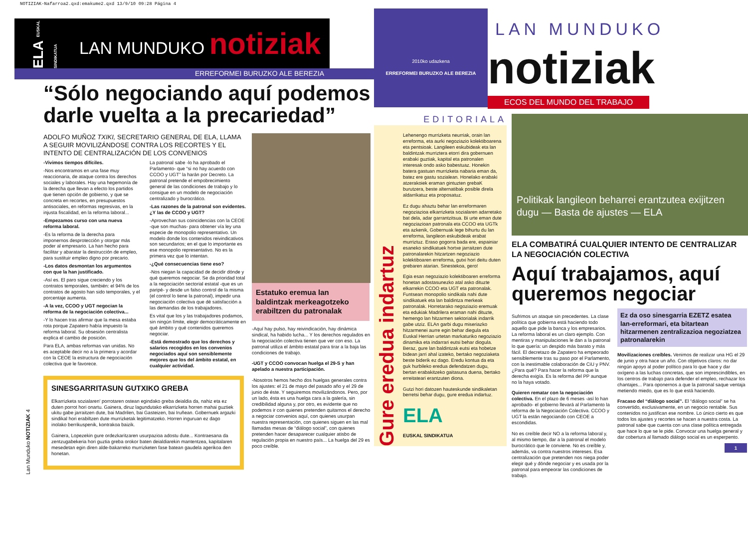NOTIZIAK-Nafarroa2.qxd:emakume2.qxd 13/9/10 09:28 Página 4
ELA EUSKAL SINDIKATUA LAN MUNDUKO notiziak
ERREFORMEI BURUZKO ALE BEREZIA
“Sólo negociando aquí podemos darle vuelta a la precariedad”
ADOLFO MUÑOZ TXIKI, SECRETARIO GENERAL DE ELA, LLAMA A SEGUIR MOVILIZÁNDOSE CONTRA LOS RECORTES Y EL INTENTO DE CENTRALIZACIÓN DE LOS CONVENIOS
-Vivimos tiempos difíciles.
-Nos encontramos en una fase muy reaccionaria, de ataque contra los derechos sociales y laborales. Hay una hegemonía de la derecha que llevan a efecto los partidos que tienen opción de gobierno, y que se concreta en recortes, en presupuestos antisociales, en reformas regresivas, en la injusta fiscalidad, en la reforma laboral...
-Empezamos curso con una nueva reforma laboral.
-Es la reforma de la derecha para imponernos desprotección y otorgar más poder al empresario. La han hecho para facilitar y abaratar la destrucción de empleo, para sustituir empleo digno por precario.
-Los datos desmontan los argumentos con que la han justificado.
-Así es. El paro sigue creciendo y los contratos temporales, también: el 94% de los contratos de agosto han sido temporales, y el porcentaje aumenta.
-A la vez, CCOO y UGT negocian la reforma de la negociación colectiva...
-Y lo hacen tras afirmar que la mesa estaba rota porque Zapatero había impuesto la reforma laboral. Su obsesión centralista explica el cambio de posición.
Para ELA, ambas reformas van unidas. No es aceptable decir no a la primera y acordar con la CEOE la estructura de negociación colectiva que le favorece.
La patronal sabe -lo ha aprobado el Parlamento- que “si no hay acuerdo con CCOO y UGT” la harán por Decreto. La patronal pretende el empobrecimiento general de las condiciones de trabajo y lo consigue en un modelo de negociación centralizado y burocrático.
-Las razones de la patronal son evidentes. ¿Y las de CCOO y UGT?
-Aprovechan sus coincidencias con la CEOE -que son muchas- para obtener vía ley una especie de monopolio representativo. Un modelo donde los contenidos reivindicativos son secundarios; en el que lo importante es ese monopolio representativo. No es la primera vez que lo intentan.
-¿Qué consecuencias tiene eso?
-Nos niegan la capacidad de decidir dónde y qué queremos negociar. Se da prioridad total a la negociación sectorial estatal -que es un paripé- y desde un falso control de la misma (el control lo tiene la patronal), impedir una negociación colectiva que dé satisfacción a las demandas de los trabajadores.
Es vital que los y las trabajadores podamos, sin ningún límite, elegir democráticamente en qué ámbito y qué contenidos queremos negociar.
-Está demostrado que los derechos y salarios recogidos en los convenios negociados aquí son sensiblemente mejores que los del ámbito estatal, en cualquier actividad.
SINESGARRITASUN GUTXIKO GREBA
Elkarrizketa sozialaren' porrotaren ostean egindako greba deialdia da, nahiz eta ez duten porrot hori onartu. Gainera, diruz lagundutako elkarrizketa horren mahai guztiek ukitu gabe jarraitzen dute, bai Madrilen, bai Gasteizen, bai Iruñean. Gobernuek argazki sindikal hori erabiltzen dute murrizketak legitimatzeko. Horren inguruan ez dago inolako berrikuspenik, kontrakoa baizik.
Gainera, Lopezekin gure ordezkaritzaren usurpazioa adostu dute... Kontraesana da zentzugabekeria hori guztia greba orokor baten deialdiarekin mantentzea, kapitalaren mesedetan egin diren alde-bakarreko murrizketen fase batean gaudela agerikoa den honetan.
Estatuko eremua lan baldintzak merkeagotzeko erabiltzen du patronalak
-Aquí hay pulso, hay reivindicación, hay dinámica sindical, ha habido lucha... Y los derechos regulados en la negociación colectiva tienen que ver con eso. La patronal utiliza el ámbito estatal para tirar a la baja las condiciones de trabajo.
-UGT y CCOO convocan huelga el 29-S y han apelado a nuestra participación.
-Nosotros hemos hecho dos huelgas generales contra los ajustes: el 21 de mayo del pasado año y el 29 de junio de éste. Y seguiremos movilizándonos. Pero, por un lado, ésta es una huelga cara a la galería, sin credibilidad alguna y, por otro, es evidente que no podemos ir con quienes pretenden quitarnos el derecho a negociar convenios aquí, con quienes usurpan nuestra representación, con quienes siguen en las mal llamadas mesas de “diálogo social”, con quienes pretenden hacer desaparecer cualquier atisbo de regulación propia en nuestro país... La huelga del 29 es poco creíble.
Lan Munduko NOTIZIAK 4
2010ko udazkena
ERREFORMEI BURUZKO ALE BEREZIA
LAN MUNDUKO
notiziak
ECOS DEL MUNDO DEL TRABAJO
EDITORIALA
Gure eredua indartuz
Lehenengo murrizketa neurriak, orain lan erreforma, eta aurki negoziazio kolektiboarena eta pentsioak. Langileen eskubideak eta lan baldintzak murriztera etorri dira gobernuen erabaki guztiak, kapital eta patronalen interesak ondo asko babestuaz. Honekin batera gastuan murrizketa nabaria eman da, batez ere gastu sozialean. Honelako erabaki atzerakoiek eraman gintuzten grebaK burutzera, beste alternatibak posible direla aldarrikatuz eta proposatuz.
Ez dugu ahaztu behar lan erreformaren negoziazioa elkarrizketa sozialaren adarretako bat dela, adar garrantzitsua. Bi urte eman dute negoziazioan patronala eta CCOO eta UGTk eta azkenik, Gobernuak lege bihurtu du lan erreforma, langileon eskubideak erabat murriztuz. Eraso gogorra bada ere, espainiar esaneko sindikatuek hortxe jarraitzen dute patronalarekin hitzartzen negoziazio kolektiboaren erreforma, gutxi hori deitu duten grebaren atarian. Sinestekoa, gero!
Egia esan negoziazio kolektiboaren erreforma honetan adostasunezko atal asko dituzte elkarrekin CCOO eta UGT eta patronalak. Funtsean monopolio sindikala nahi dute sindikatuek eta lan baldintza merkeak patronalak. Horretarako negoziazio eremuak eta edukiak Madrilera eraman nahi dituzte, hemengo lan hitzarmen sektorialak indarrik gabe utziz. ELAn garbi dugu miseriazko hitzarmenei aurre egin behar diegula eta Euskal Herrian urtetan markaturiko negoziazio dinamika eta indarrari eutsi behar diogula. Beraz, gure lan baldintzak eutsi eta hobetze bidean jarri ahal izateko, bertako negoziaketa beste biderik ez dago. Eredu kontua da eta guk hurbileko eredua defendatzen dugu, bertan erabakitzeko gaitasuna duena, bertako erreitateari erantzuten diona.
Gutzi hori datozen hauteskunde sindikaletan berretsi behar dugu, gure eredua indartuz.
ELA
EUSKAL SINDIKATUA
Politikak langileon beharrei erantzutea exijitzen dugu — Basta de ajustes — ELA
ELA COMBATIRÁ CUALQUIER INTENTO DE CENTRALIZAR LA NEGOCIACIÓN COLECTIVA
Aquí trabajamos, aquí queremos negociar
Sufrimos un ataque sin precedentes. La clase política que gobierna está haciendo todo aquello que pide la banca y los empresarios. La reforma laboral es un claro ejemplo. Con mentiras y manipulaciones le dan a la patronal lo que quería: un despido más barato y más fácil. El decretazo de Zapatero ha empeorado sensiblemente tras su paso por el Parlamento, con la inestimable colaboración de CiU y PNV. ¿Para qué? Para hacer la reforma que la derecha exigía. Es la reforma del PP aunque no la haya votado.
Quieren rematar con la negociación colectiva. En el plazo de 6 meses -así lo han aprobado- el gobierno llevará al Parlamento la reforma de la Negociación Colectiva. CCOO y UGT la están negociando con CEOE a escondidas.
No es creíble decir NO a la reforma laboral y, al mismo tiempo, dar a la patronal el modelo burocrático que le conviene. No es creíble y, además, va contra nuestros intereses. Esa centralización que pretenden nos niega poder elegir qué y dónde negociar y es usada por la patronal para empeorar las condiciones de trabajo.
Ez da oso sinesgarria EZETZ esatea lan-erreformari, eta bitartean hitzarmenen zentralizazioa negoziatzea patronalarekin
Movilizaciones creíbles. Venimos de realizar una HG el 29 de junio y otra hace un año. Con objetivos claros: no dar ningún apoyo al poder político para lo que hace y dar oxígeno a las luchas concretas, que son imprescindibles, en los centros de trabajo para defender el empleo, rechazar los chantajes... Para oponernos a que la patronal saque ventaja metiendo miedo, que es lo que está haciendo.
Fracaso del “diálogo social”. El “diálogo social” se ha convertido, exclusivamente, en un negocio rentable. Sus contenidos no justifican ese nombre. Lo único cierto es que todos los ajustes y recortes se hacen a nuestra costa. La patronal sabe que cuenta con una clase política entregada que hace lo que se le pide. Convocar una huelga general y dar cobertura al llamado diálogo social es un esperpento.
1